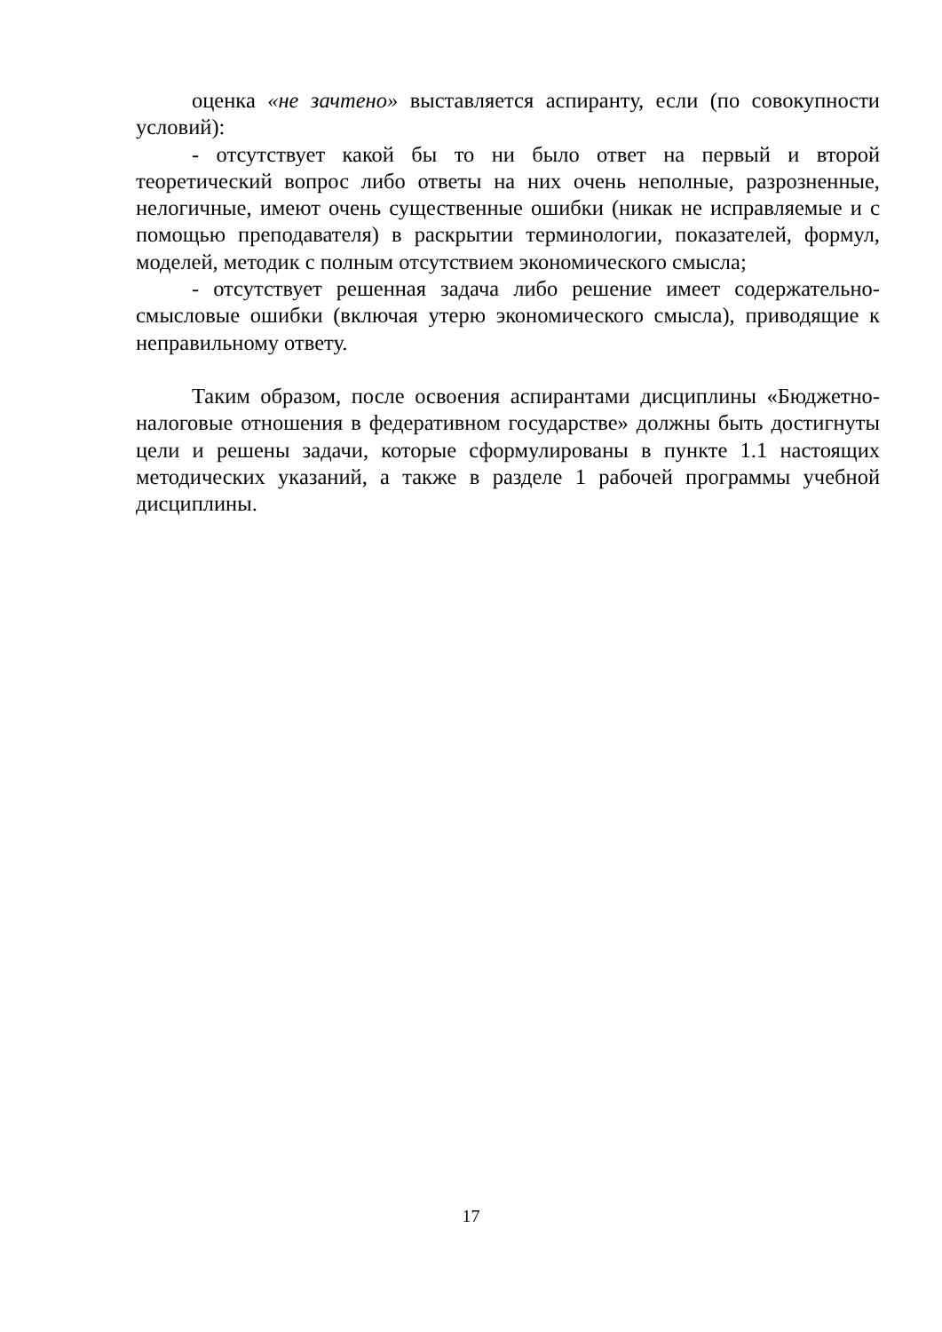оценка «не зачтено» выставляется аспиранту, если (по совокупности условий):
- отсутствует какой бы то ни было ответ на первый и второй теоретический вопрос либо ответы на них очень неполные, разрозненные, нелогичные, имеют очень существенные ошибки (никак не исправляемые и с помощью преподавателя) в раскрытии терминологии, показателей, формул, моделей, методик с полным отсутствием экономического смысла;
- отсутствует решенная задача либо решение имеет содержательно-смысловые ошибки (включая утерю экономического смысла), приводящие к неправильному ответу.
Таким образом, после освоения аспирантами дисциплины «Бюджетно-налоговые отношения в федеративном государстве» должны быть достигнуты цели и решены задачи, которые сформулированы в пункте 1.1 настоящих методических указаний, а также в разделе 1 рабочей программы учебной дисциплины.
17